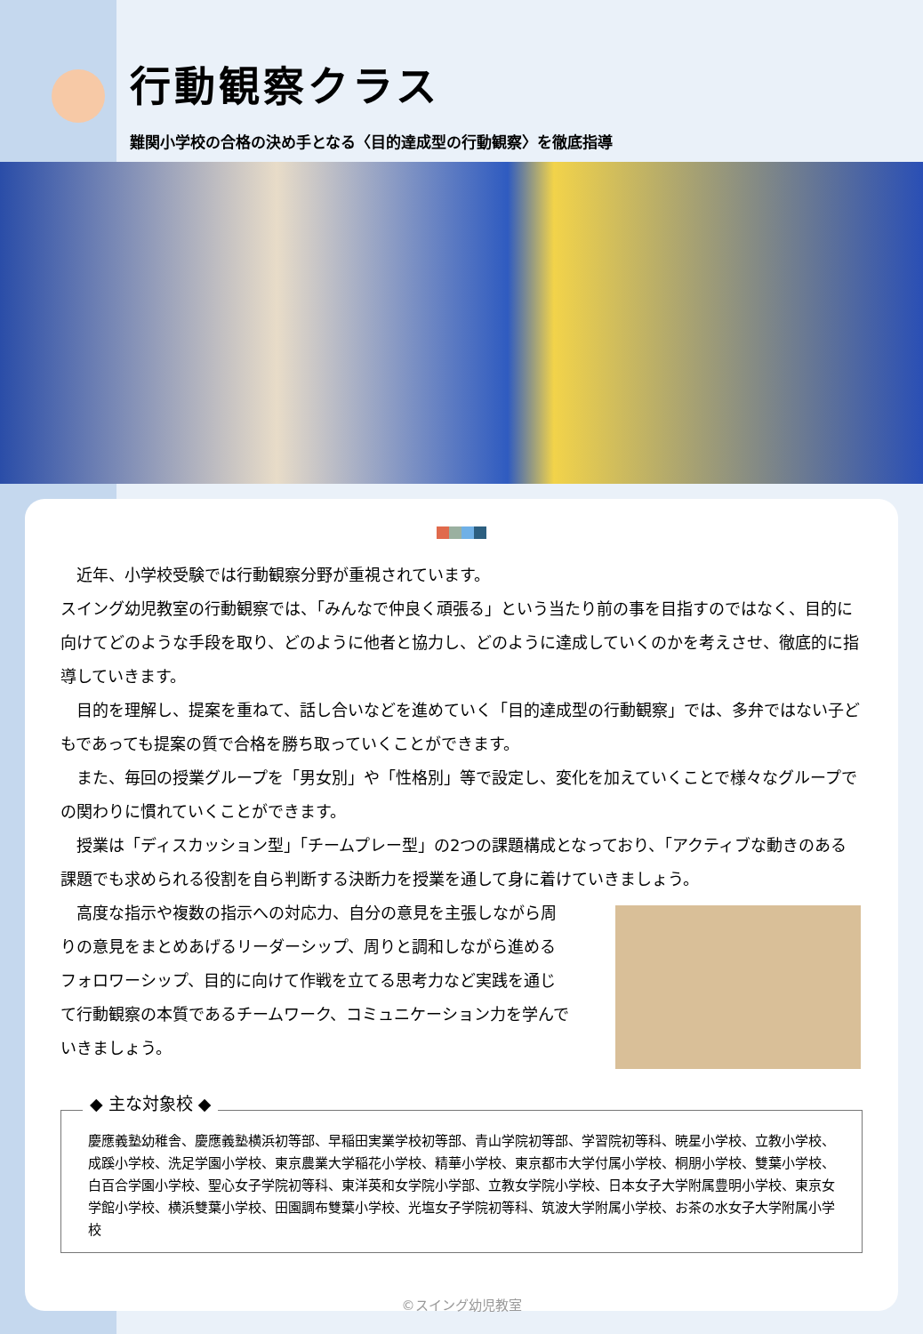行動観察クラス
難関小学校の合格の決め手となる〈目的達成型の行動観察〉を徹底指導
　近年、小学校受験では行動観察分野が重視されています。
スイング幼児教室の行動観察では、「みんなで仲良く頑張る」という当たり前の事を目指すのではなく、目的に向けてどのような手段を取り、どのように他者と協力し、どのように達成していくのかを考えさせ、徹底的に指導していきます。
　目的を理解し、提案を重ねて、話し合いなどを進めていく「目的達成型の行動観察」では、多弁ではない子どもであっても提案の質で合格を勝ち取っていくことができます。
　また、毎回の授業グループを「男女別」や「性格別」等で設定し、変化を加えていくことで様々なグループでの関わりに慣れていくことができます。
　授業は「ディスカッション型」「チームプレー型」の2つの課題構成となっており、「アクティブな動きのある課題でも求められる役割を自ら判断する決断力を授業を通して身に着けていきましょう。
　高度な指示や複数の指示への対応力、自分の意見を主張しながら周りの意見をまとめあげるリーダーシップ、周りと調和しながら進めるフォロワーシップ、目的に向けて作戦を立てる思考力など実践を通じて行動観察の本質であるチームワーク、コミュニケーション力を学んでいきましょう。
◆ 主な対象校 ◆
慶應義塾幼稚舎、慶應義塾横浜初等部、早稲田実業学校初等部、青山学院初等部、学習院初等科、暁星小学校、立教小学校、成蹊小学校、洗足学園小学校、東京農業大学稲花小学校、精華小学校、東京都市大学付属小学校、桐朋小学校、雙葉小学校、白百合学園小学校、聖心女子学院初等科、東洋英和女学院小学部、立教女学院小学校、日本女子大学附属豊明小学校、東京女学館小学校、横浜雙葉小学校、田園調布雙葉小学校、光塩女子学院初等科、筑波大学附属小学校、お茶の水女子大学附属小学校
©スイング幼児教室